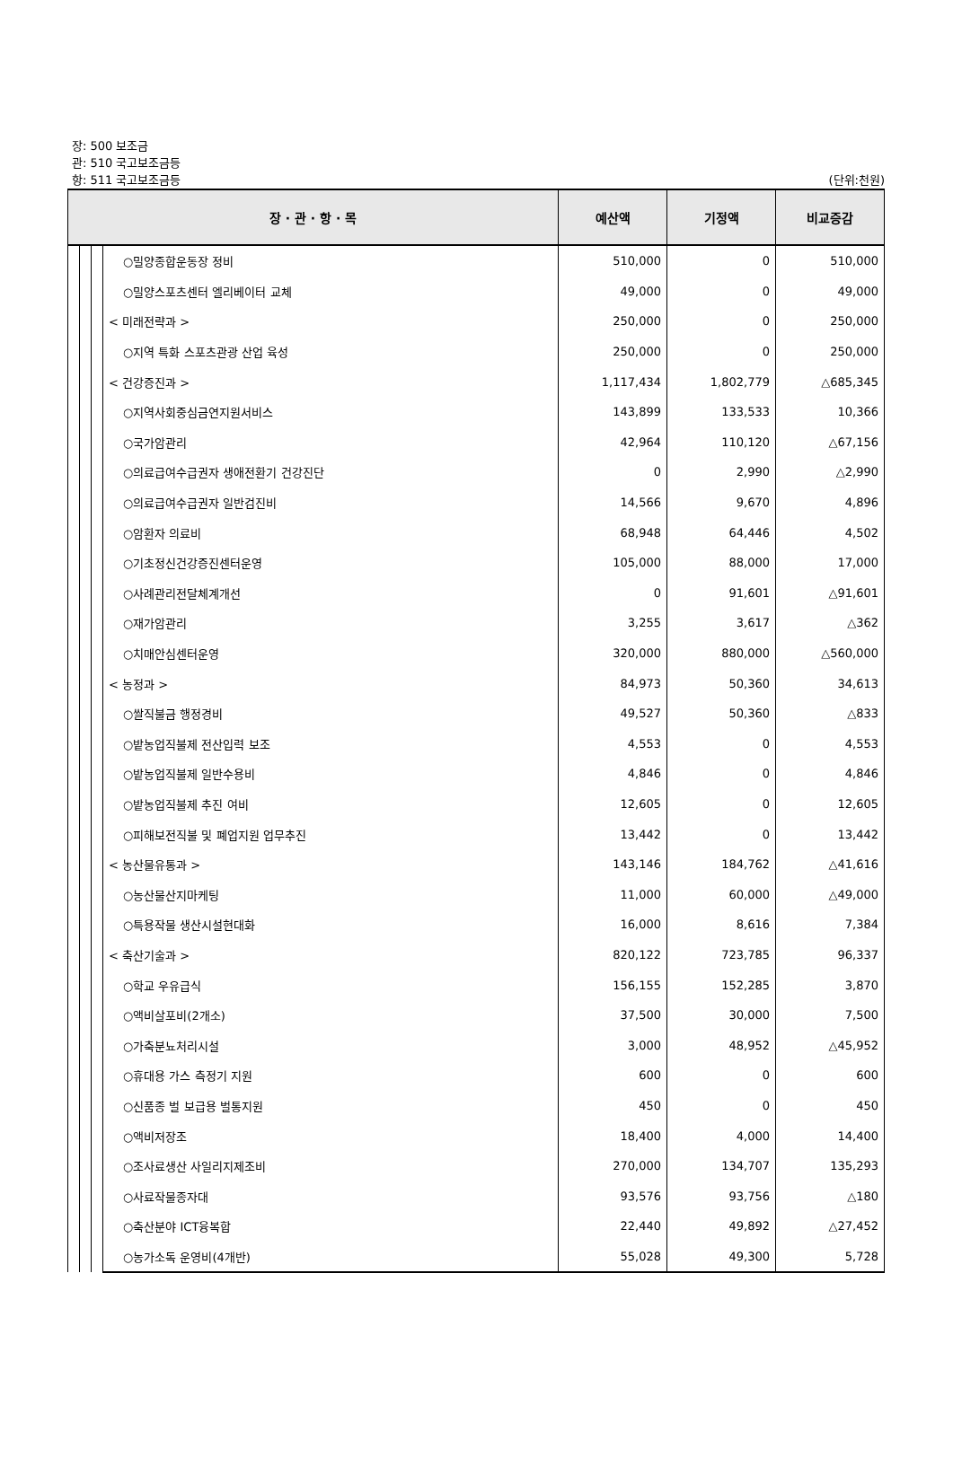장: 500 보조금
관: 510 국고보조금등
항: 511 국고보조금등 (단위:천원)
| 장 · 관 · 항 · 목 | | | | 예산액 | 기정액 | 비교증감 |
| --- | --- | --- | --- | --- | --- | --- |
| | | | ○밀양종합운동장 정비 | 510,000 | 0 | 510,000 |
| | | | ○밀양스포츠센터 엘리베이터 교체 | 49,000 | 0 | 49,000 |
| | | | < 미래전략과 > | 250,000 | 0 | 250,000 |
| | | | ○지역 특화 스포츠관광 산업 육성 | 250,000 | 0 | 250,000 |
| | | | < 건강증진과 > | 1,117,434 | 1,802,779 | △685,345 |
| | | | ○지역사회중심금연지원서비스 | 143,899 | 133,533 | 10,366 |
| | | | ○국가암관리 | 42,964 | 110,120 | △67,156 |
| | | | ○의료급여수급권자 생애전환기 건강진단 | 0 | 2,990 | △2,990 |
| | | | ○의료급여수급권자 일반검진비 | 14,566 | 9,670 | 4,896 |
| | | | ○암환자 의료비 | 68,948 | 64,446 | 4,502 |
| | | | ○기초정신건강증진센터운영 | 105,000 | 88,000 | 17,000 |
| | | | ○사례관리전달체계개선 | 0 | 91,601 | △91,601 |
| | | | ○재가암관리 | 3,255 | 3,617 | △362 |
| | | | ○치매안심센터운영 | 320,000 | 880,000 | △560,000 |
| | | | < 농정과 > | 84,973 | 50,360 | 34,613 |
| | | | ○쌀직불금 행정경비 | 49,527 | 50,360 | △833 |
| | | | ○밭농업직불제 전산입력 보조 | 4,553 | 0 | 4,553 |
| | | | ○밭농업직불제 일반수용비 | 4,846 | 0 | 4,846 |
| | | | ○밭농업직불제 추진 여비 | 12,605 | 0 | 12,605 |
| | | | ○피해보전직불 및 폐업지원 업무추진 | 13,442 | 0 | 13,442 |
| | | | < 농산물유통과 > | 143,146 | 184,762 | △41,616 |
| | | | ○농산물산지마케팅 | 11,000 | 60,000 | △49,000 |
| | | | ○특용작물 생산시설현대화 | 16,000 | 8,616 | 7,384 |
| | | | < 축산기술과 > | 820,122 | 723,785 | 96,337 |
| | | | ○학교 우유급식 | 156,155 | 152,285 | 3,870 |
| | | | ○액비살포비(2개소) | 37,500 | 30,000 | 7,500 |
| | | | ○가축분뇨처리시설 | 3,000 | 48,952 | △45,952 |
| | | | ○휴대용 가스 측정기 지원 | 600 | 0 | 600 |
| | | | ○신품종 벌 보급용 벌통지원 | 450 | 0 | 450 |
| | | | ○액비저장조 | 18,400 | 4,000 | 14,400 |
| | | | ○조사료생산 사일리지제조비 | 270,000 | 134,707 | 135,293 |
| | | | ○사료작물종자대 | 93,576 | 93,756 | △180 |
| | | | ○축산분야 ICT융복합 | 22,440 | 49,892 | △27,452 |
| | | | ○농가소독 운영비(4개반) | 55,028 | 49,300 | 5,728 |